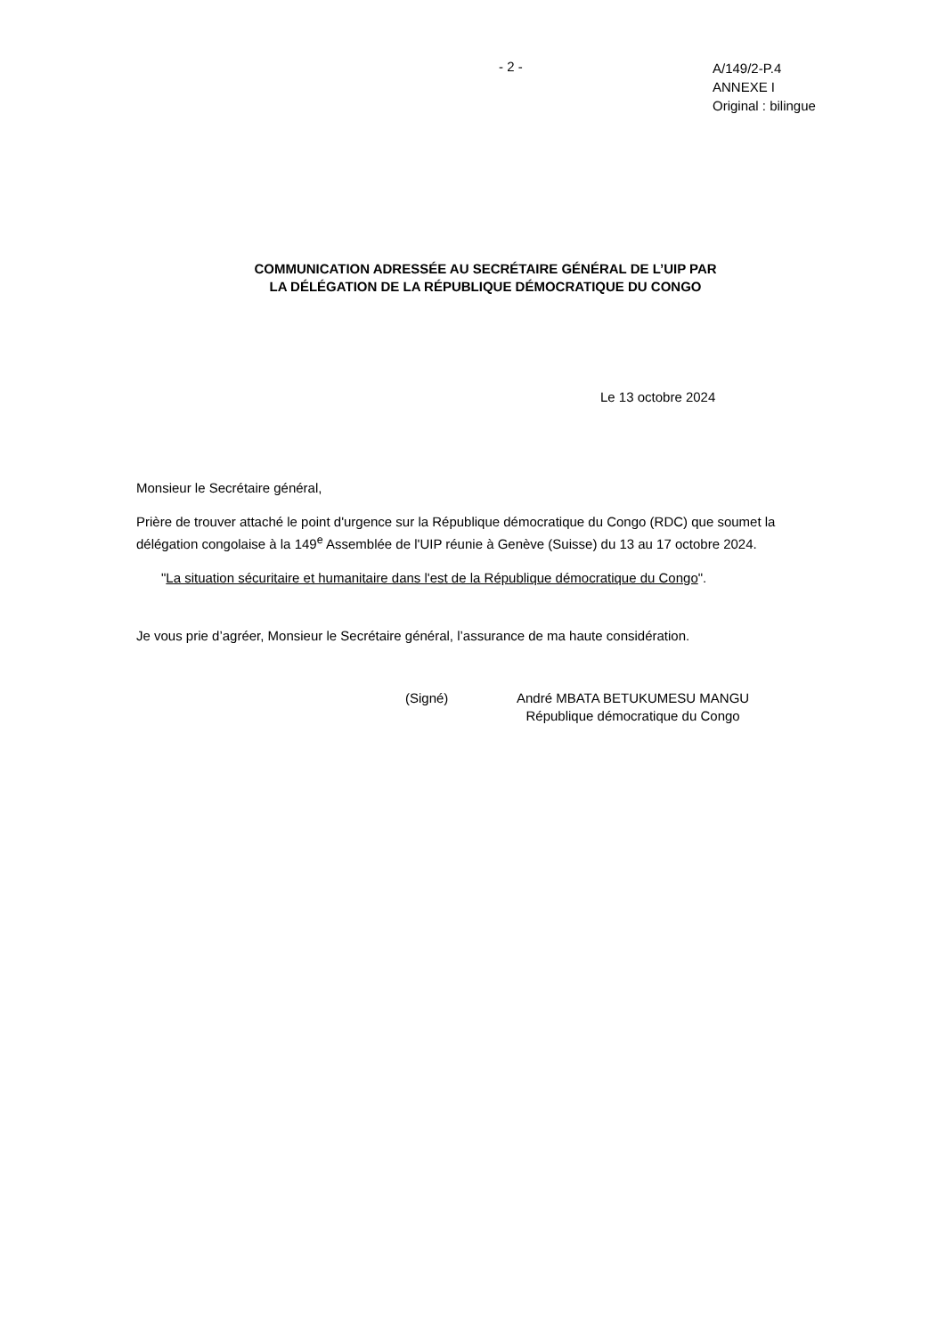- 2 -
A/149/2-P.4
ANNEXE I
Original : bilingue
COMMUNICATION ADRESSÉE AU SECRÉTAIRE GÉNÉRAL DE L’UIP PAR
LA DÉLÉGATION DE LA RÉPUBLIQUE DÉMOCRATIQUE DU CONGO
Le 13 octobre 2024
Monsieur le Secrétaire général,
Prière de trouver attaché le point d'urgence sur la République démocratique du Congo (RDC) que soumet la délégation congolaise à la 149<sup>e</sup> Assemblée de l'UIP réunie à Genève (Suisse) du 13 au 17 octobre 2024.
"La situation sécuritaire et humanitaire dans l'est de la République démocratique du Congo".
Je vous prie d’agréer, Monsieur le Secrétaire général, l’assurance de ma haute considération.
(Signé) André MBATA BETUKUMESU MANGU
République démocratique du Congo